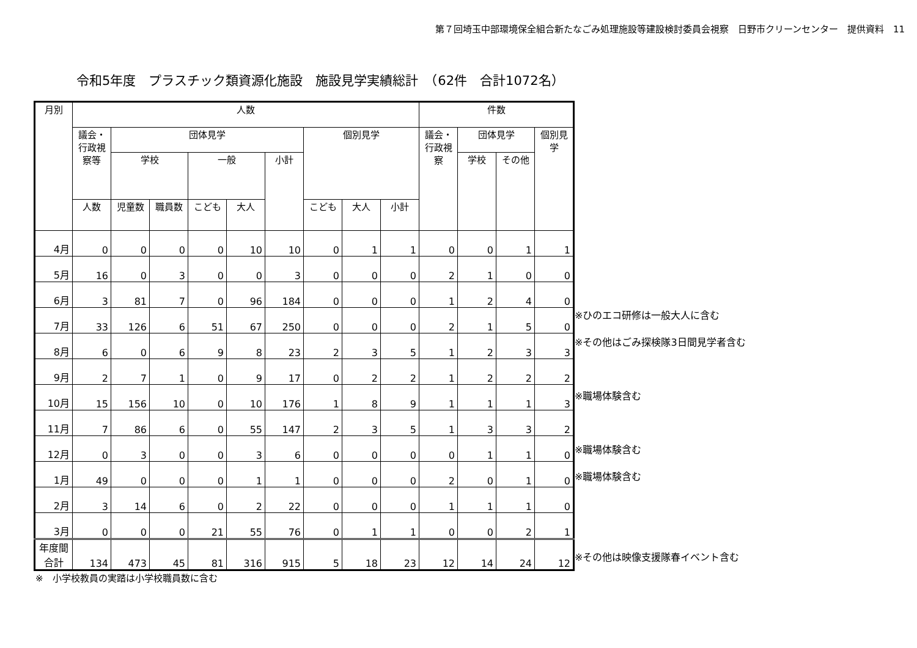第７回埼玉中部環境保全組合新たなごみ処理施設等建設検討委員会視察　日野市クリーンセンター　提供資料　11
令和5年度　プラスチック類資源化施設　施設見学実績総計　（62件　合計1072名）
| 月別 | 人数 | | | | | | | | | 件数 | | | |
| --- | --- | --- | --- | --- | --- | --- | --- | --- | --- | --- | --- | --- | --- |
| | 議会・ 行政視察等 | 団体見学 | | | | | 個別見学 | | | 議会・ 行政視察 | 団体見学 | | 個別見学 |
| | | 学校 | | 一般 | | 小計 | | | | | 学校 | その他 | |
| | 人数 | 児童数 | 職員数 | こども | 大人 | | こども | 大人 | 小計 | | | | |
| 4月 | 0 | 0 | 0 | 0 | 10 | 10 | 0 | 1 | 1 | 0 | 0 | 1 | 1 |
| 5月 | 16 | 0 | 3 | 0 | 0 | 3 | 0 | 0 | 0 | 2 | 1 | 0 | 0 |
| 6月 | 3 | 81 | 7 | 0 | 96 | 184 | 0 | 0 | 0 | 1 | 2 | 4 | 0 |
| 7月 | 33 | 126 | 6 | 51 | 67 | 250 | 0 | 0 | 0 | 2 | 1 | 5 | 0 |
| 8月 | 6 | 0 | 6 | 9 | 8 | 23 | 2 | 3 | 5 | 1 | 2 | 3 | 3 |
| 9月 | 2 | 7 | 1 | 0 | 9 | 17 | 0 | 2 | 2 | 1 | 2 | 2 | 2 |
| 10月 | 15 | 156 | 10 | 0 | 10 | 176 | 1 | 8 | 9 | 1 | 1 | 1 | 3 |
| 11月 | 7 | 86 | 6 | 0 | 55 | 147 | 2 | 3 | 5 | 1 | 3 | 3 | 2 |
| 12月 | 0 | 3 | 0 | 0 | 3 | 6 | 0 | 0 | 0 | 0 | 1 | 1 | 0 |
| 1月 | 49 | 0 | 0 | 0 | 1 | 1 | 0 | 0 | 0 | 2 | 0 | 1 | 0 |
| 2月 | 3 | 14 | 6 | 0 | 2 | 22 | 0 | 0 | 0 | 1 | 1 | 1 | 0 |
| 3月 | 0 | 0 | 0 | 21 | 55 | 76 | 0 | 1 | 1 | 0 | 0 | 2 | 1 |
| 年度間 合計 | 134 | 473 | 45 | 81 | 316 | 915 | 5 | 18 | 23 | 12 | 14 | 24 | 12 |
※ひのエコ研修は一般大人に含む
※その他はごみ探検隊3日間見学者含む
※職場体験含む
※職場体験含む
※職場体験含む
※その他は映像支援隊春イベント含む
※　小学校教員の実踏は小学校職員数に含む